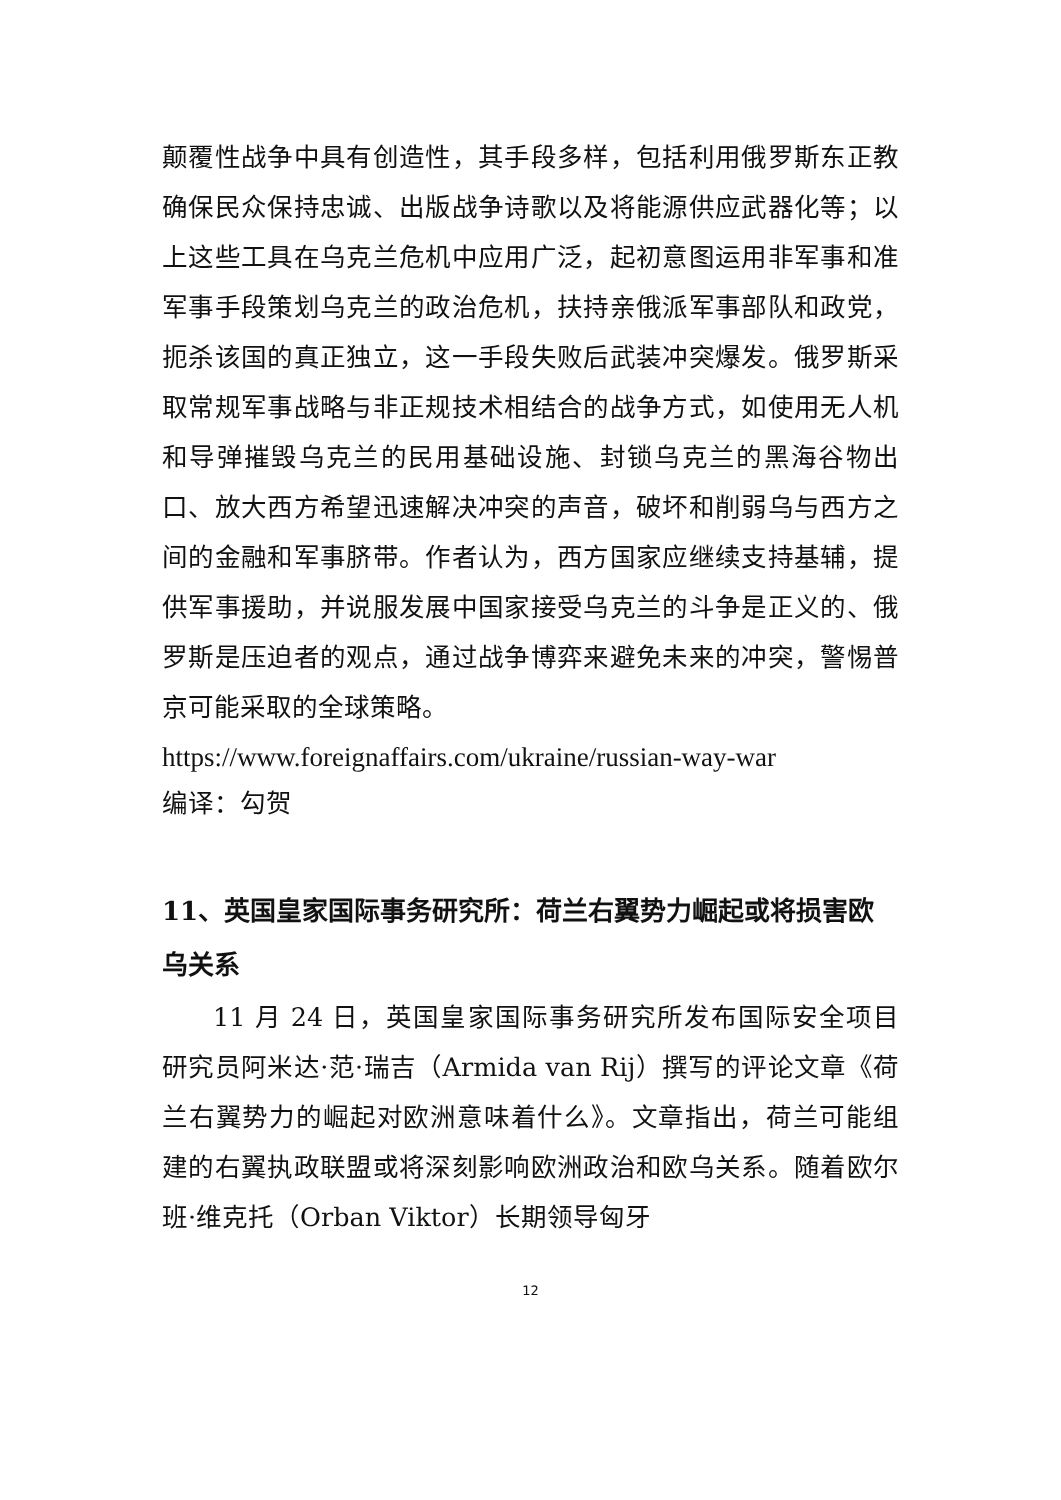颠覆性战争中具有创造性，其手段多样，包括利用俄罗斯东正教确保民众保持忠诚、出版战争诗歌以及将能源供应武器化等；以上这些工具在乌克兰危机中应用广泛，起初意图运用非军事和准军事手段策划乌克兰的政治危机，扶持亲俄派军事部队和政党，扼杀该国的真正独立，这一手段失败后武装冲突爆发。俄罗斯采取常规军事战略与非正规技术相结合的战争方式，如使用无人机和导弹摧毁乌克兰的民用基础设施、封锁乌克兰的黑海谷物出口、放大西方希望迅速解决冲突的声音，破坏和削弱乌与西方之间的金融和军事脐带。作者认为，西方国家应继续支持基辅，提供军事援助，并说服发展中国家接受乌克兰的斗争是正义的、俄罗斯是压迫者的观点，通过战争博弈来避免未来的冲突，警惕普京可能采取的全球策略。
https://www.foreignaffairs.com/ukraine/russian-way-war
编译：勾贺
11、英国皇家国际事务研究所：荷兰右翼势力崛起或将损害欧乌关系
11 月 24 日，英国皇家国际事务研究所发布国际安全项目研究员阿米达·范·瑞吉（Armida van Rij）撰写的评论文章《荷兰右翼势力的崛起对欧洲意味着什么》。文章指出，荷兰可能组建的右翼执政联盟或将深刻影响欧洲政治和欧乌关系。随着欧尔班·维克托（Orban Viktor）长期领导匈牙
12